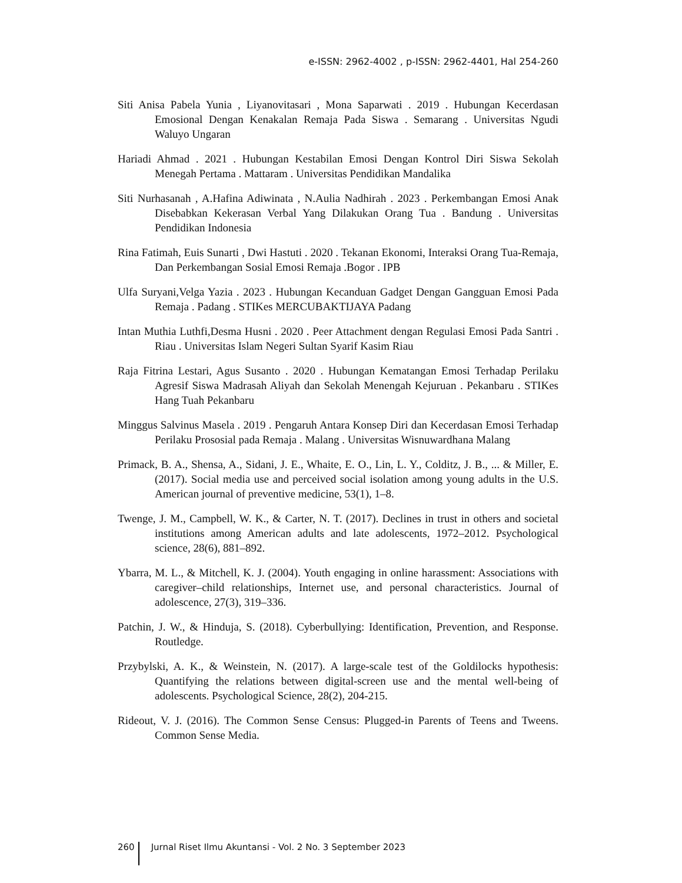e-ISSN: 2962-4002 , p-ISSN: 2962-4401, Hal 254-260
Siti Anisa Pabela Yunia , Liyanovitasari , Mona Saparwati . 2019 . Hubungan Kecerdasan Emosional Dengan Kenakalan Remaja Pada Siswa . Semarang . Universitas Ngudi Waluyo Ungaran
Hariadi Ahmad . 2021 . Hubungan Kestabilan Emosi Dengan Kontrol Diri Siswa Sekolah Menegah Pertama . Mattaram . Universitas Pendidikan Mandalika
Siti Nurhasanah , A.Hafina Adiwinata , N.Aulia Nadhirah . 2023 . Perkembangan Emosi Anak Disebabkan Kekerasan Verbal Yang Dilakukan Orang Tua . Bandung . Universitas Pendidikan Indonesia
Rina Fatimah, Euis Sunarti , Dwi Hastuti . 2020 . Tekanan Ekonomi, Interaksi Orang Tua-Remaja, Dan Perkembangan Sosial Emosi Remaja .Bogor . IPB
Ulfa Suryani,Velga Yazia . 2023 . Hubungan Kecanduan Gadget Dengan Gangguan Emosi Pada Remaja . Padang . STIKes MERCUBAKTIJAYA Padang
Intan Muthia Luthfi,Desma Husni . 2020 . Peer Attachment dengan Regulasi Emosi Pada Santri . Riau . Universitas Islam Negeri Sultan Syarif Kasim Riau
Raja Fitrina Lestari, Agus Susanto . 2020 . Hubungan Kematangan Emosi Terhadap Perilaku Agresif Siswa Madrasah Aliyah dan Sekolah Menengah Kejuruan . Pekanbaru . STIKes Hang Tuah Pekanbaru
Minggus Salvinus Masela . 2019 . Pengaruh Antara Konsep Diri dan Kecerdasan Emosi Terhadap Perilaku Prososial pada Remaja . Malang . Universitas Wisnuwardhana Malang
Primack, B. A., Shensa, A., Sidani, J. E., Whaite, E. O., Lin, L. Y., Colditz, J. B., ... & Miller, E. (2017). Social media use and perceived social isolation among young adults in the U.S. American journal of preventive medicine, 53(1), 1–8.
Twenge, J. M., Campbell, W. K., & Carter, N. T. (2017). Declines in trust in others and societal institutions among American adults and late adolescents, 1972–2012. Psychological science, 28(6), 881–892.
Ybarra, M. L., & Mitchell, K. J. (2004). Youth engaging in online harassment: Associations with caregiver–child relationships, Internet use, and personal characteristics. Journal of adolescence, 27(3), 319–336.
Patchin, J. W., & Hinduja, S. (2018). Cyberbullying: Identification, Prevention, and Response. Routledge.
Przybylski, A. K., & Weinstein, N. (2017). A large-scale test of the Goldilocks hypothesis: Quantifying the relations between digital-screen use and the mental well-being of adolescents. Psychological Science, 28(2), 204-215.
Rideout, V. J. (2016). The Common Sense Census: Plugged-in Parents of Teens and Tweens. Common Sense Media.
260 Jurnal Riset Ilmu Akuntansi - Vol. 2 No. 3 September 2023